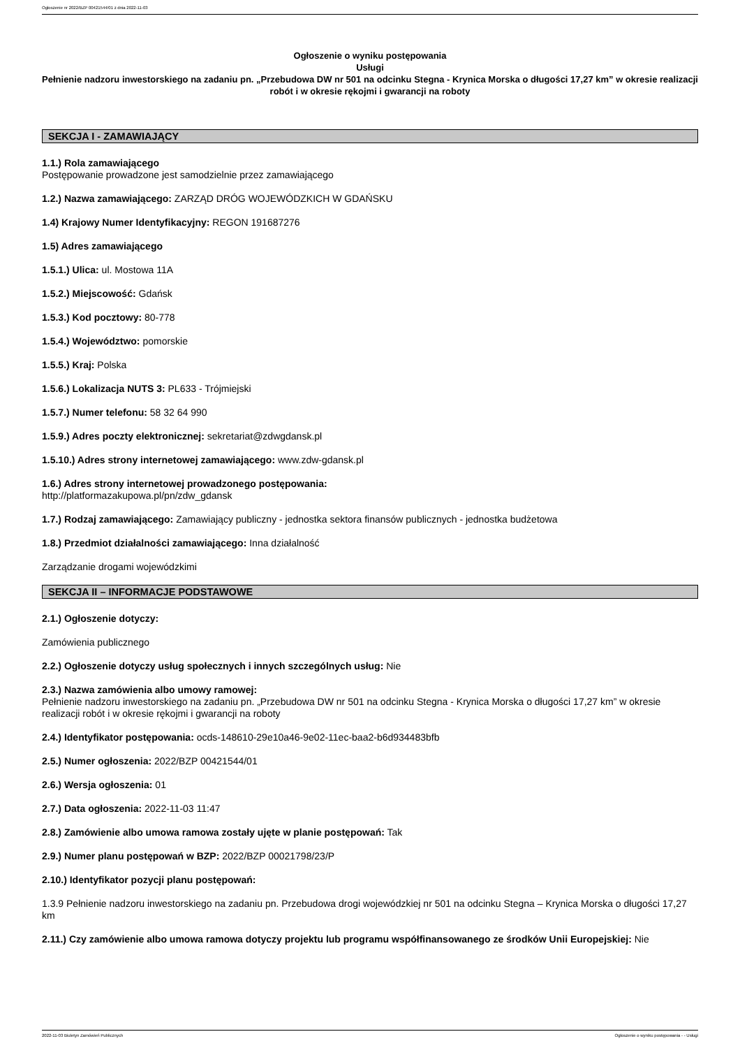Ogłoszenie nr 2022/BZP 00421544/01 z dnia 2022-11-03
Ogłoszenie o wyniku postępowania
Usługi
Pełnienie nadzoru inwestorskiego na zadaniu pn. „Przebudowa DW nr 501 na odcinku Stegna - Krynica Morska o długości 17,27 km” w okresie realizacji robót i w okresie rękojmi i gwarancji na roboty
SEKCJA I - ZAMAWIAJĄCY
1.1.) Rola zamawiającego
Postępowanie prowadzone jest samodzielnie przez zamawiającego
1.2.) Nazwa zamawiającego: ZARZĄD DRÓG WOJEWÓDZKICH W GDAŃSKU
1.4) Krajowy Numer Identyfikacyjny: REGON 191687276
1.5) Adres zamawiającego
1.5.1.) Ulica: ul. Mostowa 11A
1.5.2.) Miejscowość: Gdańsk
1.5.3.) Kod pocztowy: 80-778
1.5.4.) Województwo: pomorskie
1.5.5.) Kraj: Polska
1.5.6.) Lokalizacja NUTS 3: PL633 - Trójmiejski
1.5.7.) Numer telefonu: 58 32 64 990
1.5.9.) Adres poczty elektronicznej: sekretariat@zdwgdansk.pl
1.5.10.) Adres strony internetowej zamawiającego: www.zdw-gdansk.pl
1.6.) Adres strony internetowej prowadzonego postępowania:
http://platformazakupowa.pl/pn/zdw_gdansk
1.7.) Rodzaj zamawiającego: Zamawiający publiczny - jednostka sektora finansów publicznych - jednostka budżetowa
1.8.) Przedmiot działalności zamawiającego: Inna działalność
Zarządzanie drogami wojewódzkimi
SEKCJA II – INFORMACJE PODSTAWOWE
2.1.) Ogłoszenie dotyczy:
Zamówienia publicznego
2.2.) Ogłoszenie dotyczy usług społecznych i innych szczególnych usług: Nie
2.3.) Nazwa zamówienia albo umowy ramowej:
Pełnienie nadzoru inwestorskiego na zadaniu pn. „Przebudowa DW nr 501 na odcinku Stegna - Krynica Morska o długości 17,27 km” w okresie realizacji robót i w okresie rękojmi i gwarancji na roboty
2.4.) Identyfikator postępowania: ocds-148610-29e10a46-9e02-11ec-baa2-b6d934483bfb
2.5.) Numer ogłoszenia: 2022/BZP 00421544/01
2.6.) Wersja ogłoszenia: 01
2.7.) Data ogłoszenia: 2022-11-03 11:47
2.8.) Zamówienie albo umowa ramowa zostały ujęte w planie postępowań: Tak
2.9.) Numer planu postępowań w BZP: 2022/BZP 00021798/23/P
2.10.) Identyfikator pozycji planu postępowań:
1.3.9 Pełnienie nadzoru inwestorskiego na zadaniu pn. Przebudowa drogi wojewódzkiej nr 501 na odcinku Stegna – Krynica Morska o długości 17,27 km
2.11.) Czy zamówienie albo umowa ramowa dotyczy projektu lub programu współfinansowanego ze środków Unii Europejskiej: Nie
2022-11-03 Biuletyn Zamówień Publicznych Ogłoszenie o wyniku postępowania - - Usługi